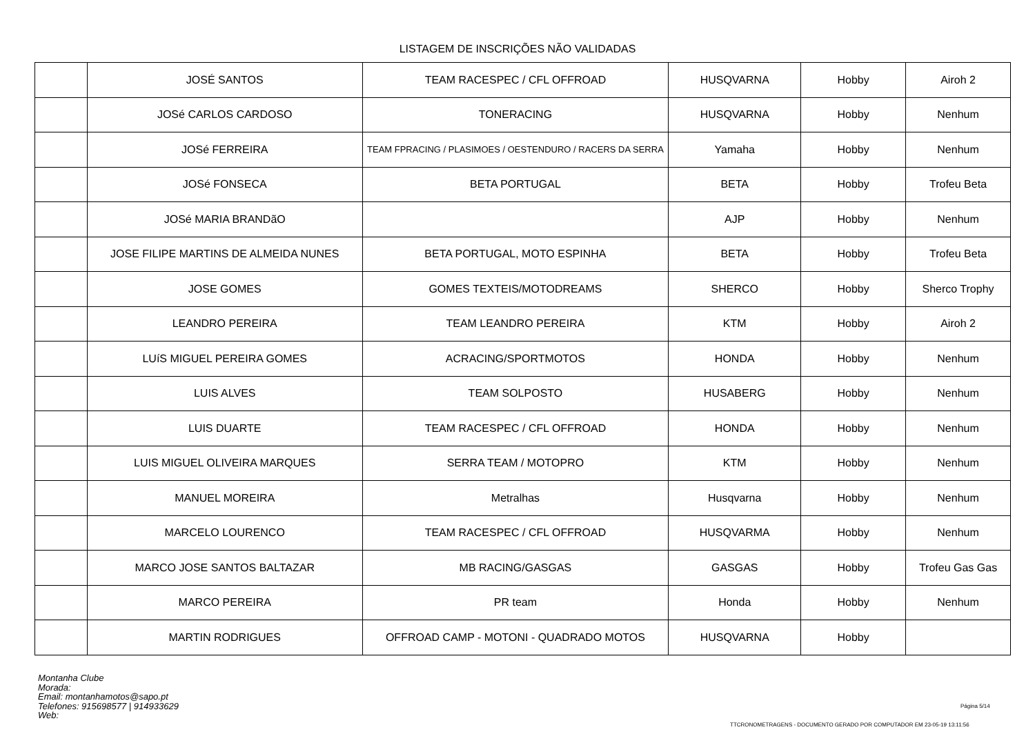LISTAGEM DE INSCRIÇÕES NÃO VALIDADAS
| | JOSÉ SANTOS | TEAM RACESPEC / CFL OFFROAD | HUSQVARNA | Hobby | Airoh 2 |
| | JOSé CARLOS CARDOSO | TONERACING | HUSQVARNA | Hobby | Nenhum |
| | JOSé FERREIRA | TEAM FPRACING / PLASIMOES / OESTENDURO / RACERS DA SERRA | Yamaha | Hobby | Nenhum |
| | JOSé FONSECA | BETA PORTUGAL | BETA | Hobby | Trofeu Beta |
| | JOSé MARIA BRANDãO | | AJP | Hobby | Nenhum |
| | JOSE FILIPE MARTINS DE ALMEIDA NUNES | BETA PORTUGAL, MOTO ESPINHA | BETA | Hobby | Trofeu Beta |
| | JOSE GOMES | GOMES TEXTEIS/MOTODREAMS | SHERCO | Hobby | Sherco Trophy |
| | LEANDRO PEREIRA | TEAM LEANDRO PEREIRA | KTM | Hobby | Airoh 2 |
| | LUíS MIGUEL PEREIRA GOMES | ACRACING/SPORTMOTOS | HONDA | Hobby | Nenhum |
| | LUIS ALVES | TEAM SOLPOSTO | HUSABERG | Hobby | Nenhum |
| | LUIS DUARTE | TEAM RACESPEC / CFL OFFROAD | HONDA | Hobby | Nenhum |
| | LUIS MIGUEL OLIVEIRA MARQUES | SERRA TEAM / MOTOPRO | KTM | Hobby | Nenhum |
| | MANUEL MOREIRA | Metralhas | Husqvarna | Hobby | Nenhum |
| | MARCELO LOURENCO | TEAM RACESPEC / CFL OFFROAD | HUSQVARMA | Hobby | Nenhum |
| | MARCO JOSE SANTOS BALTAZAR | MB RACING/GASGAS | GASGAS | Hobby | Trofeu Gas Gas |
| | MARCO PEREIRA | PR team | Honda | Hobby | Nenhum |
| | MARTIN RODRIGUES | OFFROAD CAMP - MOTONI - QUADRADO MOTOS | HUSQVARNA | Hobby | |
Montanha Clube
Morada:
Email: montanhamotos@sapo.pt
Telefones: 915698577 | 914933629
Web:
Página 5/14
TTCRONOMETRAGENS - DOCUMENTO GERADO POR COMPUTADOR EM 23-05-19 13:11:56